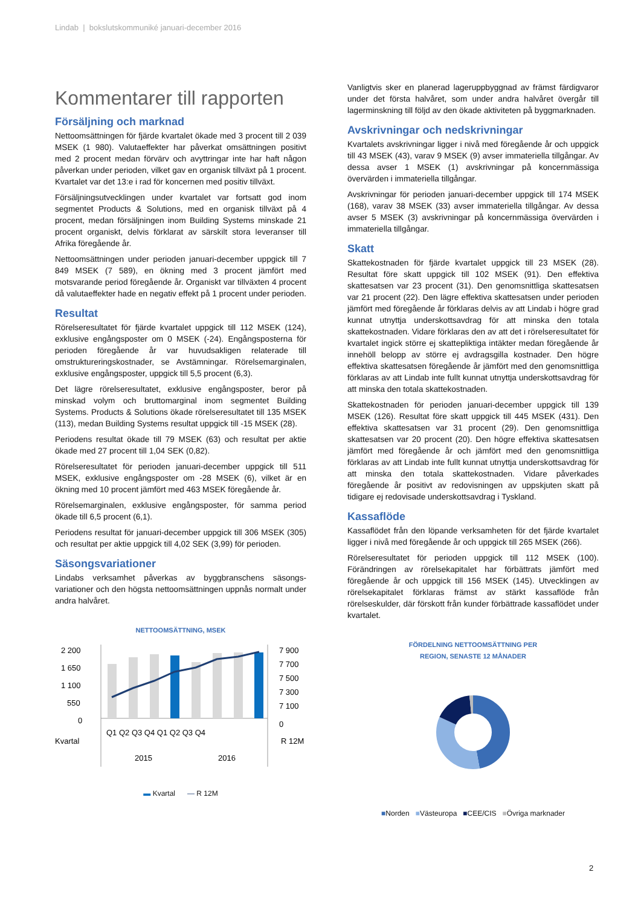Lindab | bokslutskommuniké januari-december 2016
Kommentarer till rapporten
Försäljning och marknad
Nettoomsättningen för fjärde kvartalet ökade med 3 procent till 2 039 MSEK (1 980). Valutaeffekter har påverkat omsättningen positivt med 2 procent medan förvärv och avyttringar inte har haft någon påverkan under perioden, vilket gav en organisk tillväxt på 1 procent. Kvartalet var det 13:e i rad för koncernen med positiv tillväxt.
Försäljningsutvecklingen under kvartalet var fortsatt god inom segmentet Products & Solutions, med en organisk tillväxt på 4 procent, medan försäljningen inom Building Systems minskade 21 procent organiskt, delvis förklarat av särskilt stora leveranser till Afrika föregående år.
Nettoomsättningen under perioden januari-december uppgick till 7 849 MSEK (7 589), en ökning med 3 procent jämfört med motsvarande period föregående år. Organiskt var tillväxten 4 procent då valutaeffekter hade en negativ effekt på 1 procent under perioden.
Resultat
Rörelseresultatet för fjärde kvartalet uppgick till 112 MSEK (124), exklusive engångsposter om 0 MSEK (-24). Engångsposterna för perioden föregående år var huvudsakligen relaterade till omstruktureringskostnader, se Avstämningar. Rörelsemarginalen, exklusive engångsposter, uppgick till 5,5 procent (6,3).
Det lägre rörelseresultatet, exklusive engångsposter, beror på minskad volym och bruttomarginal inom segmentet Building Systems. Products & Solutions ökade rörelseresultatet till 135 MSEK (113), medan Building Systems resultat uppgick till -15 MSEK (28).
Periodens resultat ökade till 79 MSEK (63) och resultat per aktie ökade med 27 procent till 1,04 SEK (0,82).
Rörelseresultatet för perioden januari-december uppgick till 511 MSEK, exklusive engångsposter om -28 MSEK (6), vilket är en ökning med 10 procent jämfört med 463 MSEK föregående år.
Rörelsemarginalen, exklusive engångsposter, för samma period ökade till 6,5 procent (6,1).
Periodens resultat för januari-december uppgick till 306 MSEK (305) och resultat per aktie uppgick till 4,02 SEK (3,99) för perioden.
Säsongsvariationer
Lindabs verksamhet påverkas av byggbranschens säsongs-variationer och den högsta nettoomsättningen uppnås normalt under andra halvåret.
NETTOOMSÄTTNING, MSEK
2 200
1 650
1 100
550
0
7 900
7 700
7 500
7 300
7 100
0
Q1 Q2 Q3 Q4 Q1 Q2 Q3 Q4
Kvartal
R 12M
2015
2016
▬ Kvartal — R 12M
Vanligtvis sker en planerad lageruppbyggnad av främst färdigvaror under det första halvåret, som under andra halvåret övergår till lagerminskning till följd av den ökade aktiviteten på byggmarknaden.
Avskrivningar och nedskrivningar
Kvartalets avskrivningar ligger i nivå med föregående år och uppgick till 43 MSEK (43), varav 9 MSEK (9) avser immateriella tillgångar. Av dessa avser 1 MSEK (1) avskrivningar på koncernmässiga övervärden i immateriella tillgångar.
Avskrivningar för perioden januari-december uppgick till 174 MSEK (168), varav 38 MSEK (33) avser immateriella tillgångar. Av dessa avser 5 MSEK (3) avskrivningar på koncernmässiga övervärden i immateriella tillgångar.
Skatt
Skattekostnaden för fjärde kvartalet uppgick till 23 MSEK (28). Resultat före skatt uppgick till 102 MSEK (91). Den effektiva skattesatsen var 23 procent (31). Den genomsnittliga skattesatsen var 21 procent (22). Den lägre effektiva skattesatsen under perioden jämfört med föregående år förklaras delvis av att Lindab i högre grad kunnat utnyttja underskottsavdrag för att minska den totala skattekostnaden. Vidare förklaras den av att det i rörelseresultatet för kvartalet ingick större ej skattepliktiga intäkter medan föregående år innehöll belopp av större ej avdragsgilla kostnader. Den högre effektiva skattesatsen föregående år jämfört med den genomsnittliga förklaras av att Lindab inte fullt kunnat utnyttja underskottsavdrag för att minska den totala skattekostnaden.
Skattekostnaden för perioden januari-december uppgick till 139 MSEK (126). Resultat före skatt uppgick till 445 MSEK (431). Den effektiva skattesatsen var 31 procent (29). Den genomsnittliga skattesatsen var 20 procent (20). Den högre effektiva skattesatsen jämfört med föregående år och jämfört med den genomsnittliga förklaras av att Lindab inte fullt kunnat utnyttja underskottsavdrag för att minska den totala skattekostnaden. Vidare påverkades föregående år positivt av redovisningen av uppskjuten skatt på tidigare ej redovisade underskottsavdrag i Tyskland.
Kassaflöde
Kassaflödet från den löpande verksamheten för det fjärde kvartalet ligger i nivå med föregående år och uppgick till 265 MSEK (266).
Rörelseresultatet för perioden uppgick till 112 MSEK (100). Förändringen av rörelsekapitalet har förbättrats jämfört med föregående år och uppgick till 156 MSEK (145). Utvecklingen av rörelsekapitalet förklaras främst av stärkt kassaflöde från rörelseskulder, där förskott från kunder förbättrade kassaflödet under kvartalet.
FÖRDELNING NETTOOMSÄTTNING PER
REGION, SENASTE 12 MÅNADER
■Norden ■Västeuropa ■CEE/CIS ■Övriga marknader
2